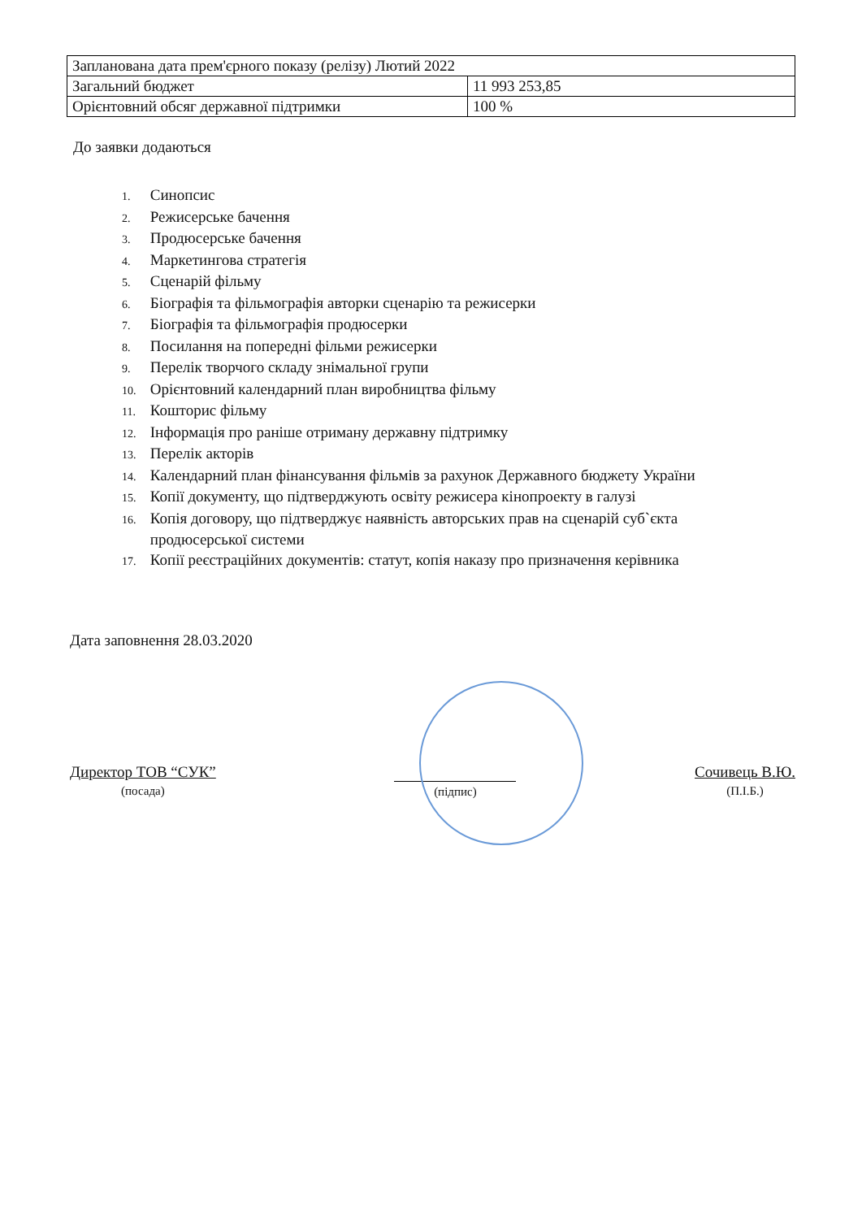| Запланована дата прем'єрного показу (релізу) Лютий 2022 | |
| Загальний бюджет | 11 993 253,85 |
| Орієнтовний обсяг державної підтримки | 100 % |
До заявки додаються
1. Синопсис
2. Режисерське бачення
3. Продюсерське бачення
4. Маркетингова стратегія
5. Сценарій фільму
6. Біографія та фільмографія авторки сценарію та режисерки
7. Біографія та фільмографія продюсерки
8. Посилання на попередні фільми режисерки
9. Перелік творчого складу знімальної групи
10. Орієнтовний календарний план виробництва фільму
11. Кошторис фільму
12. Інформація про раніше отриману державну підтримку
13. Перелік акторів
14. Календарний план фінансування фільмів за рахунок Державного бюджету України
15. Копії документу, що підтверджують освіту режисера кінопроекту в галузі
16. Копія договору, що підтверджує наявність авторських прав на сценарій суб`єкта
продюсерської системи
17. Копії реєстраційних документів: статут, копія наказу про призначення керівника
Дата заповнення 28.03.2020
Директор ТОВ “СУК”
(посада)
(підпис)
Сочивець В.Ю.
(П.І.Б.)